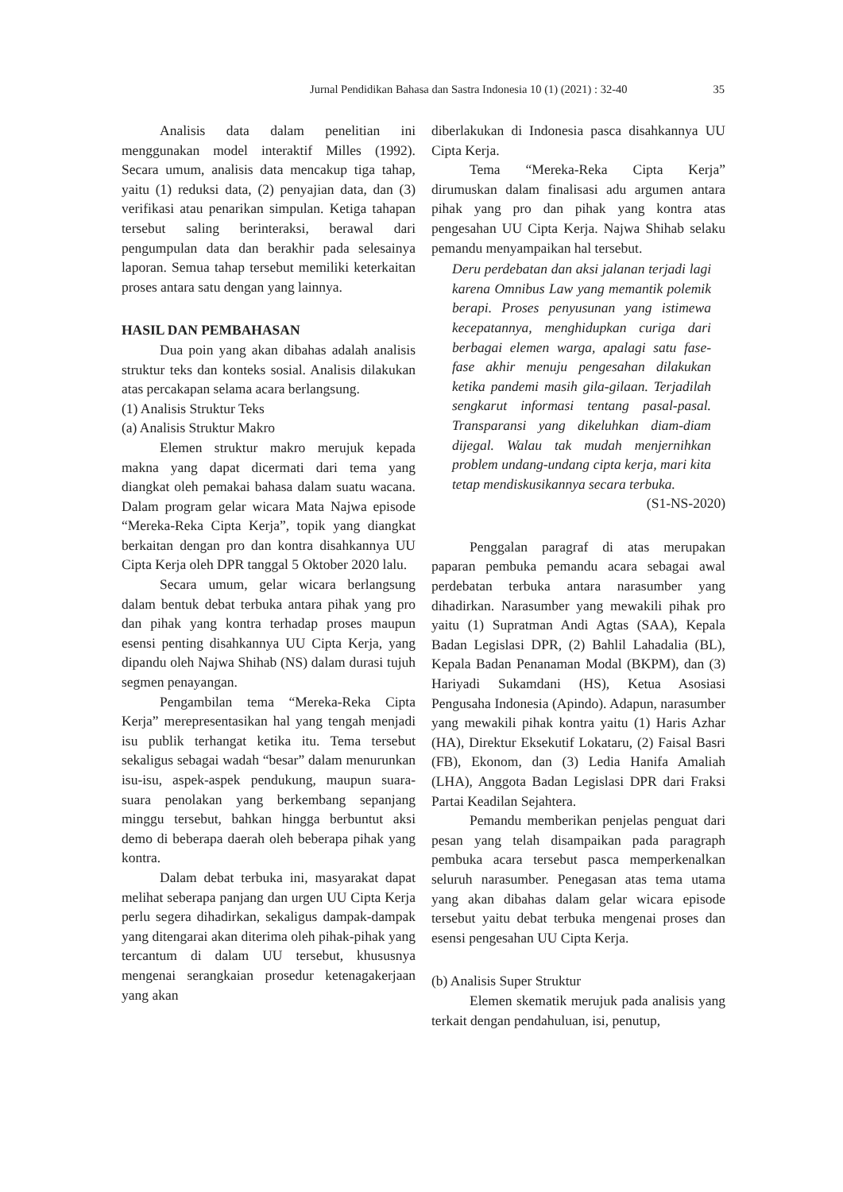Jurnal Pendidikan Bahasa dan Sastra Indonesia 10 (1) (2021) : 32-40 35
Analisis data dalam penelitian ini menggunakan model interaktif Milles (1992). Secara umum, analisis data mencakup tiga tahap, yaitu (1) reduksi data, (2) penyajian data, dan (3) verifikasi atau penarikan simpulan. Ketiga tahapan tersebut saling berinteraksi, berawal dari pengumpulan data dan berakhir pada selesainya laporan. Semua tahap tersebut memiliki keterkaitan proses antara satu dengan yang lainnya.
HASIL DAN PEMBAHASAN
Dua poin yang akan dibahas adalah analisis struktur teks dan konteks sosial. Analisis dilakukan atas percakapan selama acara berlangsung.
(1) Analisis Struktur Teks
(a) Analisis Struktur Makro
Elemen struktur makro merujuk kepada makna yang dapat dicermati dari tema yang diangkat oleh pemakai bahasa dalam suatu wacana. Dalam program gelar wicara Mata Najwa episode “Mereka-Reka Cipta Kerja”, topik yang diangkat berkaitan dengan pro dan kontra disahkannya UU Cipta Kerja oleh DPR tanggal 5 Oktober 2020 lalu.
Secara umum, gelar wicara berlangsung dalam bentuk debat terbuka antara pihak yang pro dan pihak yang kontra terhadap proses maupun esensi penting disahkannya UU Cipta Kerja, yang dipandu oleh Najwa Shihab (NS) dalam durasi tujuh segmen penayangan.
Pengambilan tema “Mereka-Reka Cipta Kerja” merepresentasikan hal yang tengah menjadi isu publik terhangat ketika itu. Tema tersebut sekaligus sebagai wadah “besar” dalam menurunkan isu-isu, aspek-aspek pendukung, maupun suara-suara penolakan yang berkembang sepanjang minggu tersebut, bahkan hingga berbuntut aksi demo di beberapa daerah oleh beberapa pihak yang kontra.
Dalam debat terbuka ini, masyarakat dapat melihat seberapa panjang dan urgen UU Cipta Kerja perlu segera dihadirkan, sekaligus dampak-dampak yang ditengarai akan diterima oleh pihak-pihak yang tercantum di dalam UU tersebut, khususnya mengenai serangkaian prosedur ketenagakerjaan yang akan
diberlakukan di Indonesia pasca disahkannya UU Cipta Kerja.
Tema “Mereka-Reka Cipta Kerja” dirumuskan dalam finalisasi adu argumen antara pihak yang pro dan pihak yang kontra atas pengesahan UU Cipta Kerja. Najwa Shihab selaku pemandu menyampaikan hal tersebut.
Deru perdebatan dan aksi jalanan terjadi lagi karena Omnibus Law yang memantik polemik berapi. Proses penyusunan yang istimewa kecepatannya, menghidupkan curiga dari berbagai elemen warga, apalagi satu fase-fase akhir menuju pengesahan dilakukan ketika pandemi masih gila-gilaan. Terjadilah sengkarut informasi tentang pasal-pasal. Transparansi yang dikeluhkan diam-diam dijegal. Walau tak mudah menjernihkan problem undang-undang cipta kerja, mari kita tetap mendiskusikannya secara terbuka.
(S1-NS-2020)
Penggalan paragraf di atas merupakan paparan pembuka pemandu acara sebagai awal perdebatan terbuka antara narasumber yang dihadirkan. Narasumber yang mewakili pihak pro yaitu (1) Supratman Andi Agtas (SAA), Kepala Badan Legislasi DPR, (2) Bahlil Lahadalia (BL), Kepala Badan Penanaman Modal (BKPM), dan (3) Hariyadi Sukamdani (HS), Ketua Asosiasi Pengusaha Indonesia (Apindo). Adapun, narasumber yang mewakili pihak kontra yaitu (1) Haris Azhar (HA), Direktur Eksekutif Lokataru, (2) Faisal Basri (FB), Ekonom, dan (3) Ledia Hanifa Amaliah (LHA), Anggota Badan Legislasi DPR dari Fraksi Partai Keadilan Sejahtera.
Pemandu memberikan penjelas penguat dari pesan yang telah disampaikan pada paragraph pembuka acara tersebut pasca memperkenalkan seluruh narasumber. Penegasan atas tema utama yang akan dibahas dalam gelar wicara episode tersebut yaitu debat terbuka mengenai proses dan esensi pengesahan UU Cipta Kerja.
(b) Analisis Super Struktur
Elemen skematik merujuk pada analisis yang terkait dengan pendahuluan, isi, penutup,